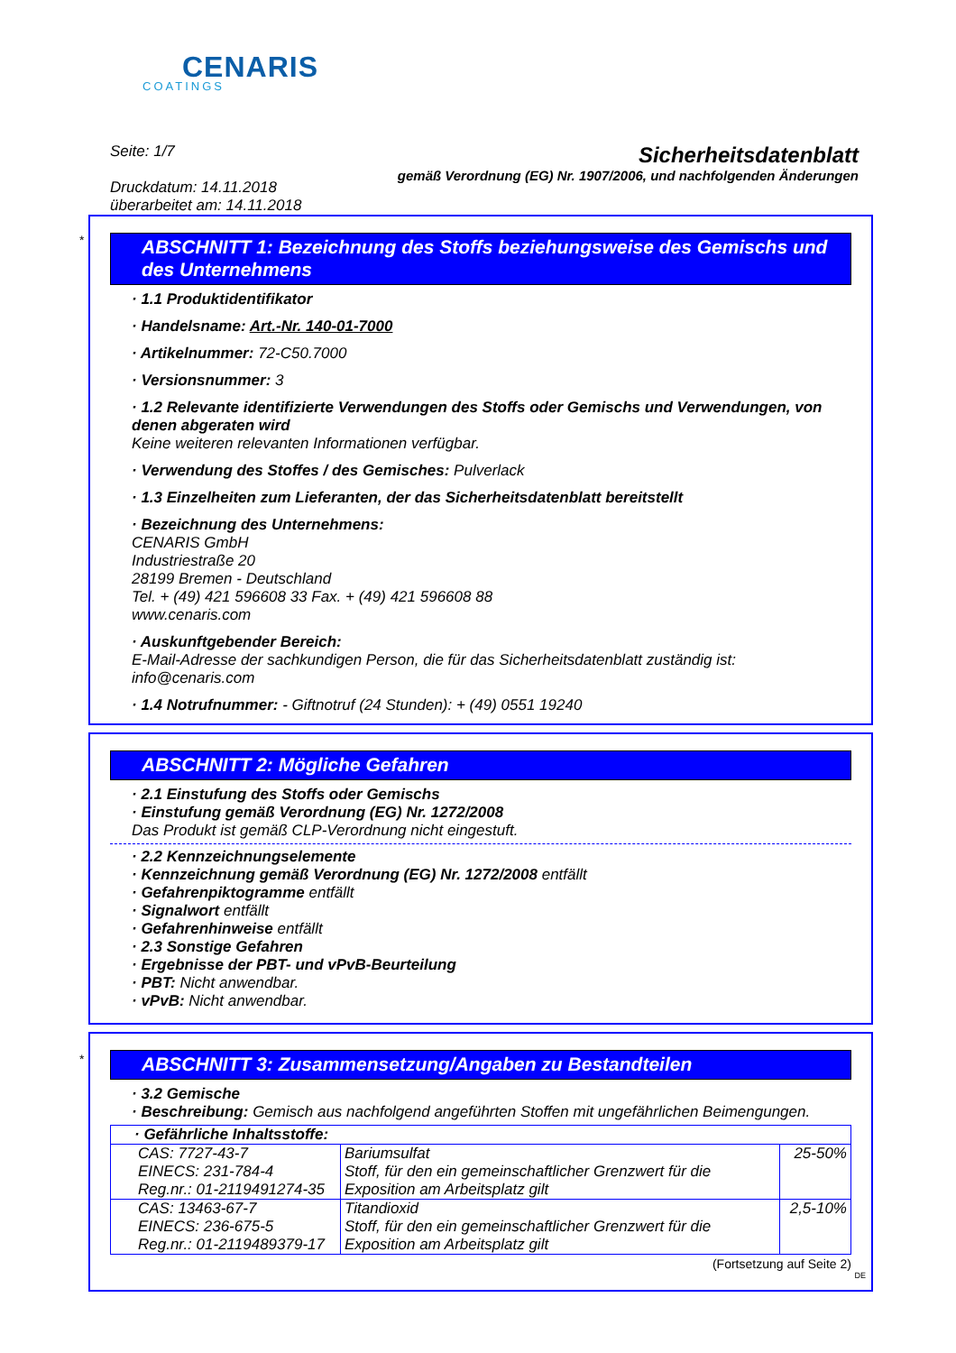CENARIS
COATINGS
Seite: 1/7
Druckdatum: 14.11.2018
überarbeitet am: 14.11.2018
Sicherheitsdatenblatt
gemäß Verordnung (EG) Nr. 1907/2006, und nachfolgenden Änderungen
*
ABSCHNITT 1: Bezeichnung des Stoffs beziehungsweise des Gemischs und des Unternehmens
· 1.1 Produktidentifikator
· Handelsname: Art.-Nr. 140-01-7000
· Artikelnummer: 72-C50.7000
· Versionsnummer: 3
· 1.2 Relevante identifizierte Verwendungen des Stoffs oder Gemischs und Verwendungen, von denen abgeraten wird
Keine weiteren relevanten Informationen verfügbar.
· Verwendung des Stoffes / des Gemisches: Pulverlack
· 1.3 Einzelheiten zum Lieferanten, der das Sicherheitsdatenblatt bereitstellt
· Bezeichnung des Unternehmens:
CENARIS GmbH
Industriestraße 20
28199 Bremen - Deutschland
Tel. + (49) 421 596608 33 Fax. + (49) 421 596608 88
www.cenaris.com
· Auskunftgebender Bereich:
E-Mail-Adresse der sachkundigen Person, die für das Sicherheitsdatenblatt zuständig ist: info@cenaris.com
· 1.4 Notrufnummer: - Giftnotruf (24 Stunden): + (49) 0551 19240
ABSCHNITT 2: Mögliche Gefahren
· 2.1 Einstufung des Stoffs oder Gemischs
· Einstufung gemäß Verordnung (EG) Nr. 1272/2008
Das Produkt ist gemäß CLP-Verordnung nicht eingestuft.
· 2.2 Kennzeichnungselemente
· Kennzeichnung gemäß Verordnung (EG) Nr. 1272/2008 entfällt
· Gefahrenpiktogramme entfällt
· Signalwort entfällt
· Gefahrenhinweise entfällt
· 2.3 Sonstige Gefahren
· Ergebnisse der PBT- und vPvB-Beurteilung
· PBT: Nicht anwendbar.
· vPvB: Nicht anwendbar.
*
ABSCHNITT 3: Zusammensetzung/Angaben zu Bestandteilen
· 3.2 Gemische
· Beschreibung: Gemisch aus nachfolgend angeführten Stoffen mit ungefährlichen Beimengungen.
| · Gefährliche Inhaltsstoffe: | | |
| CAS: 7727-43-7 EINECS: 231-784-4 Reg.nr.: 01-2119491274-35 | Bariumsulfat Stoff, für den ein gemeinschaftlicher Grenzwert für die Exposition am Arbeitsplatz gilt | 25-50% |
| CAS: 13463-67-7 EINECS: 236-675-5 Reg.nr.: 01-2119489379-17 | Titandioxid Stoff, für den ein gemeinschaftlicher Grenzwert für die Exposition am Arbeitsplatz gilt | 2,5-10% |
(Fortsetzung auf Seite 2)
DE